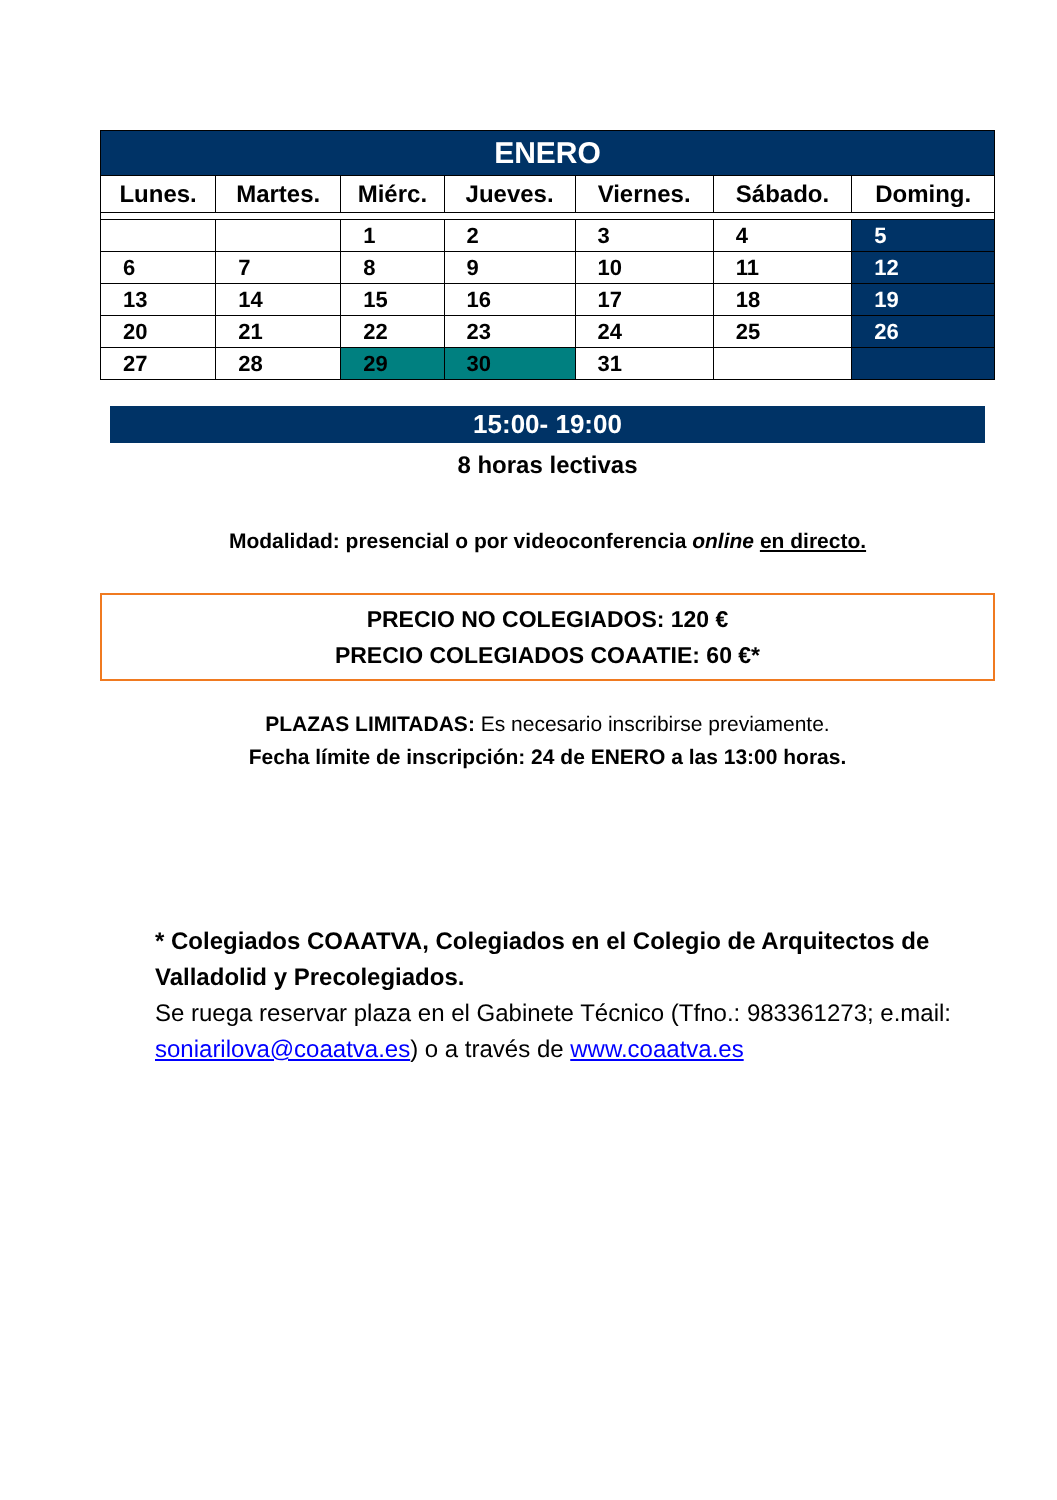| ENERO | | | | | | |
| --- | --- | --- | --- | --- | --- | --- |
| Lunes. | Martes. | Miérc. | Jueves. | Viernes. | Sábado. | Doming. |
| | | 1 | 2 | 3 | 4 | 5 |
| 6 | 7 | 8 | 9 | 10 | 11 | 12 |
| 13 | 14 | 15 | 16 | 17 | 18 | 19 |
| 20 | 21 | 22 | 23 | 24 | 25 | 26 |
| 27 | 28 | 29 | 30 | 31 | | |
15:00- 19:00
8 horas lectivas
Modalidad: presencial o por videoconferencia online en directo.
PRECIO NO COLEGIADOS: 120 €
PRECIO COLEGIADOS COAATIE: 60 €*
PLAZAS LIMITADAS: Es necesario inscribirse previamente.
Fecha límite de inscripción: 24 de ENERO a las 13:00 horas.
* Colegiados COAATVA, Colegiados en el Colegio de Arquitectos de Valladolid y Precolegiados.
Se ruega reservar plaza en el Gabinete Técnico (Tfno.: 983361273; e.mail: soniarilova@coaatva.es) o a través de www.coaatva.es